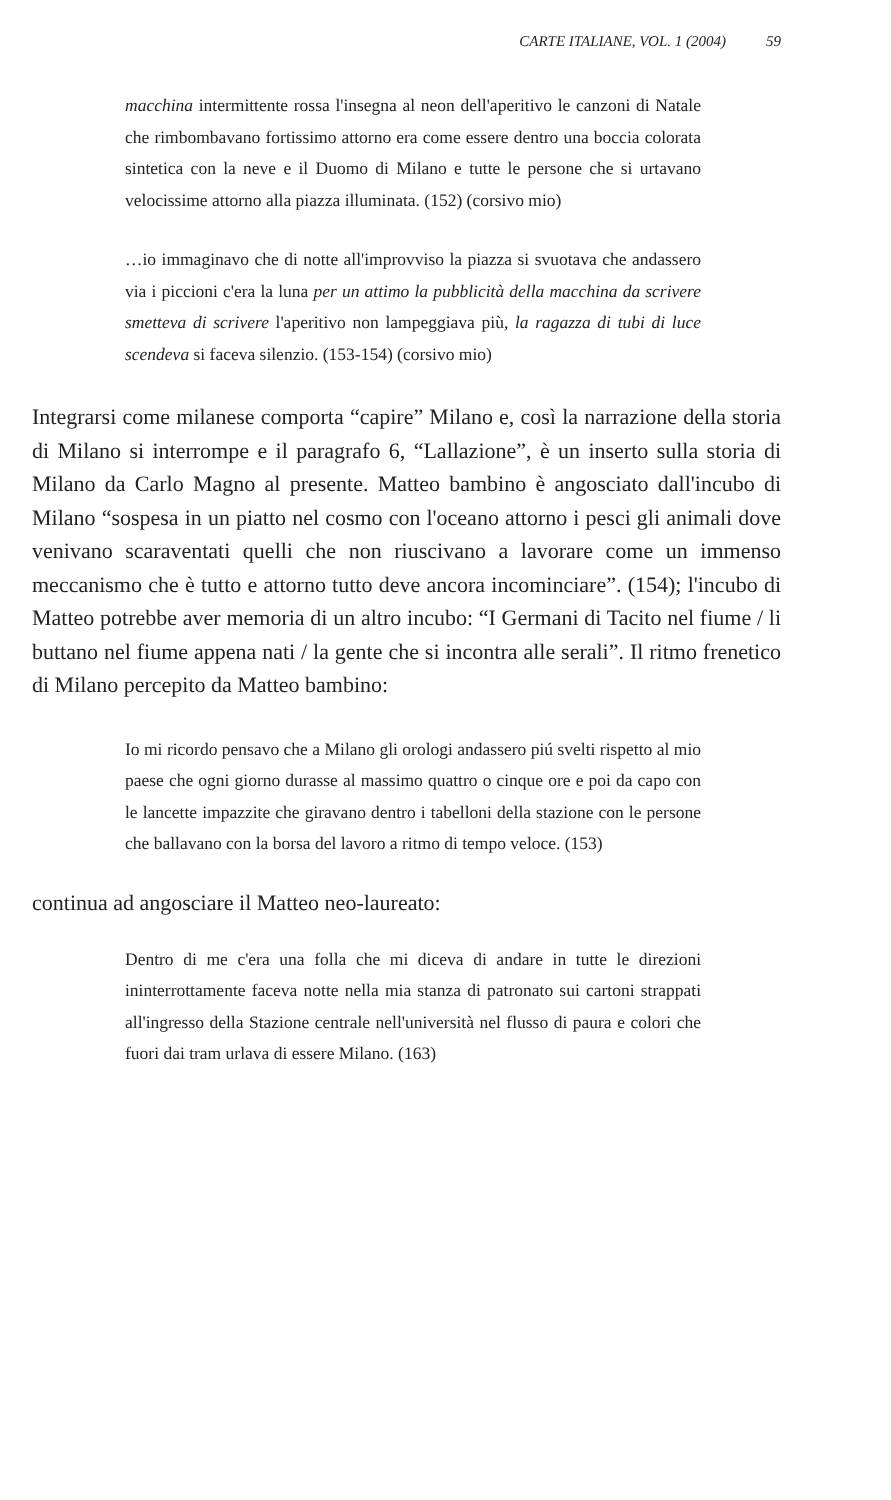CARTE ITALIANE, VOL. 1 (2004) 59
macchina intermittente rossa l'insegna al neon dell'aperitivo le canzoni di Natale che rimbombavano fortissimo attorno era come essere dentro una boccia colorata sintetica con la neve e il Duomo di Milano e tutte le persone che si urtavano velocissime attorno alla piazza illuminata. (152) (corsivo mio)
…io immaginavo che di notte all'improvviso la piazza si svuotava che andassero via i piccioni c'era la luna per un attimo la pubblicità della macchina da scrivere smetteva di scrivere l'aperitivo non lampeggiava più, la ragazza di tubi di luce scendeva si faceva silenzio. (153-154) (corsivo mio)
Integrarsi come milanese comporta “capire” Milano e, così la narrazione della storia di Milano si interrompe e il paragrafo 6, “Lallazione”, è un inserto sulla storia di Milano da Carlo Magno al presente. Matteo bambino è angosciato dall'incubo di Milano “sospesa in un piatto nel cosmo con l'oceano attorno i pesci gli animali dove venivano scaraventati quelli che non riuscivano a lavorare come un immenso meccanismo che è tutto e attorno tutto deve ancora incominciare”. (154); l'incubo di Matteo potrebbe aver memoria di un altro incubo: “I Germani di Tacito nel fiume / li buttano nel fiume appena nati / la gente che si incontra alle serali”. Il ritmo frenetico di Milano percepito da Matteo bambino:
Io mi ricordo pensavo che a Milano gli orologi andassero piú svelti rispetto al mio paese che ogni giorno durasse al massimo quattro o cinque ore e poi da capo con le lancette impazzite che giravano dentro i tabelloni della stazione con le persone che ballavano con la borsa del lavoro a ritmo di tempo veloce. (153)
continua ad angosciare il Matteo neo-laureato:
Dentro di me c'era una folla che mi diceva di andare in tutte le direzioni ininterrottamente faceva notte nella mia stanza di patronato sui cartoni strappati all'ingresso della Stazione centrale nell'università nel flusso di paura e colori che fuori dai tram urlava di essere Milano. (163)